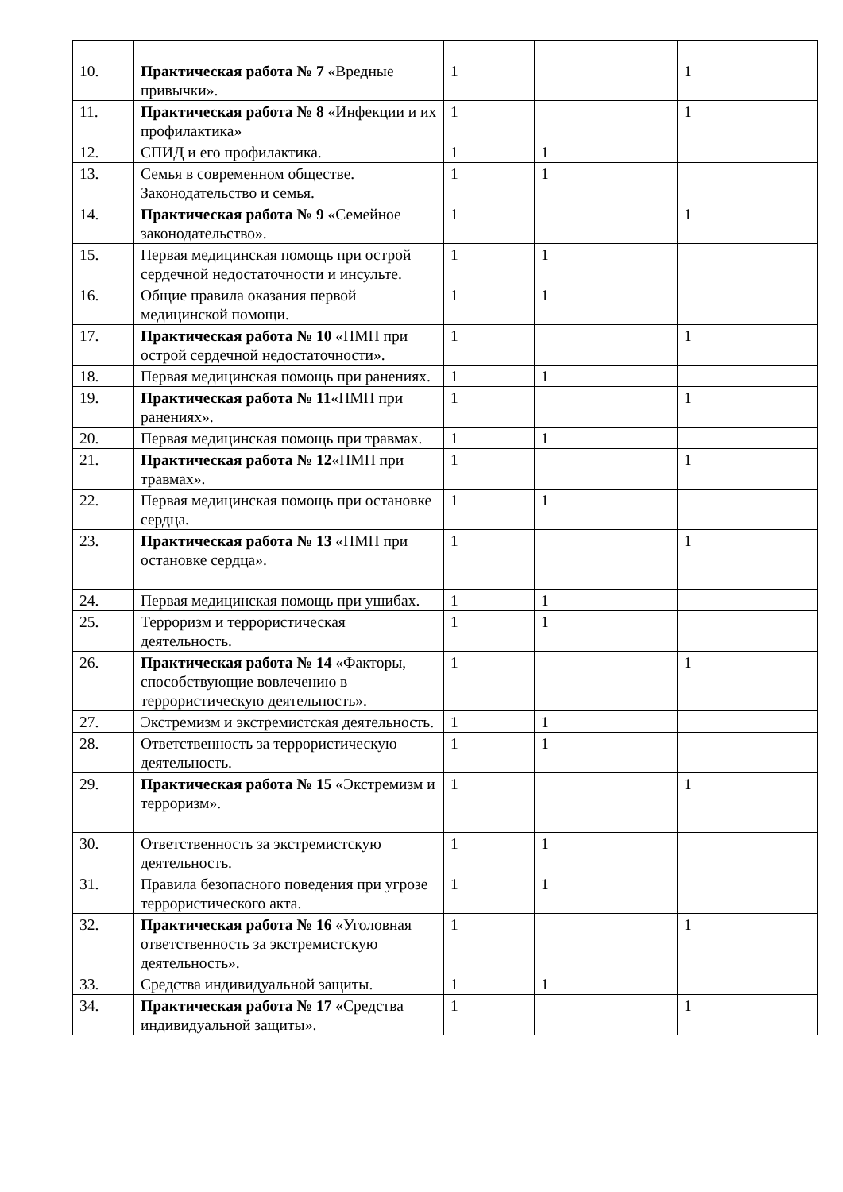| 10. | Практическая работа № 7 «Вредные привычки». | 1 | | 1 |
| 11. | Практическая работа № 8 «Инфекции и их профилактика» | 1 | | 1 |
| 12. | СПИД и его профилактика. | 1 | 1 | |
| 13. | Семья в современном обществе. Законодательство и семья. | 1 | 1 | |
| 14. | Практическая работа № 9 «Семейное законодательство». | 1 | | 1 |
| 15. | Первая медицинская помощь при острой сердечной недостаточности и инсульте. | 1 | 1 | |
| 16. | Общие правила оказания первой медицинской помощи. | 1 | 1 | |
| 17. | Практическая работа № 10 «ПМП при острой сердечной недостаточности». | 1 | | 1 |
| 18. | Первая медицинская помощь при ранениях. | 1 | 1 | |
| 19. | Практическая работа № 11 «ПМП при ранениях». | 1 | | 1 |
| 20. | Первая медицинская помощь при травмах. | 1 | 1 | |
| 21. | Практическая работа № 12 «ПМП при травмах». | 1 | | 1 |
| 22. | Первая медицинская помощь при остановке сердца. | 1 | 1 | |
| 23. | Практическая работа № 13 «ПМП при остановке сердца». | 1 | | 1 |
| 24. | Первая медицинская помощь при ушибах. | 1 | 1 | |
| 25. | Терроризм и террористическая деятельность. | 1 | 1 | |
| 26. | Практическая работа № 14 «Факторы, способствующие вовлечению в террористическую деятельность». | 1 | | 1 |
| 27. | Экстремизм и экстремистская деятельность. | 1 | 1 | |
| 28. | Ответственность за террористическую деятельность. | 1 | 1 | |
| 29. | Практическая работа № 15 «Экстремизм и терроризм». | 1 | | 1 |
| 30. | Ответственность за экстремистскую деятельность. | 1 | 1 | |
| 31. | Правила безопасного поведения при угрозе террористического акта. | 1 | 1 | |
| 32. | Практическая работа № 16 «Уголовная ответственность за экстремистскую деятельность». | 1 | | 1 |
| 33. | Средства индивидуальной защиты. | 1 | 1 | |
| 34. | Практическая работа № 17 « Средства индивидуальной защиты». | 1 | | 1 |